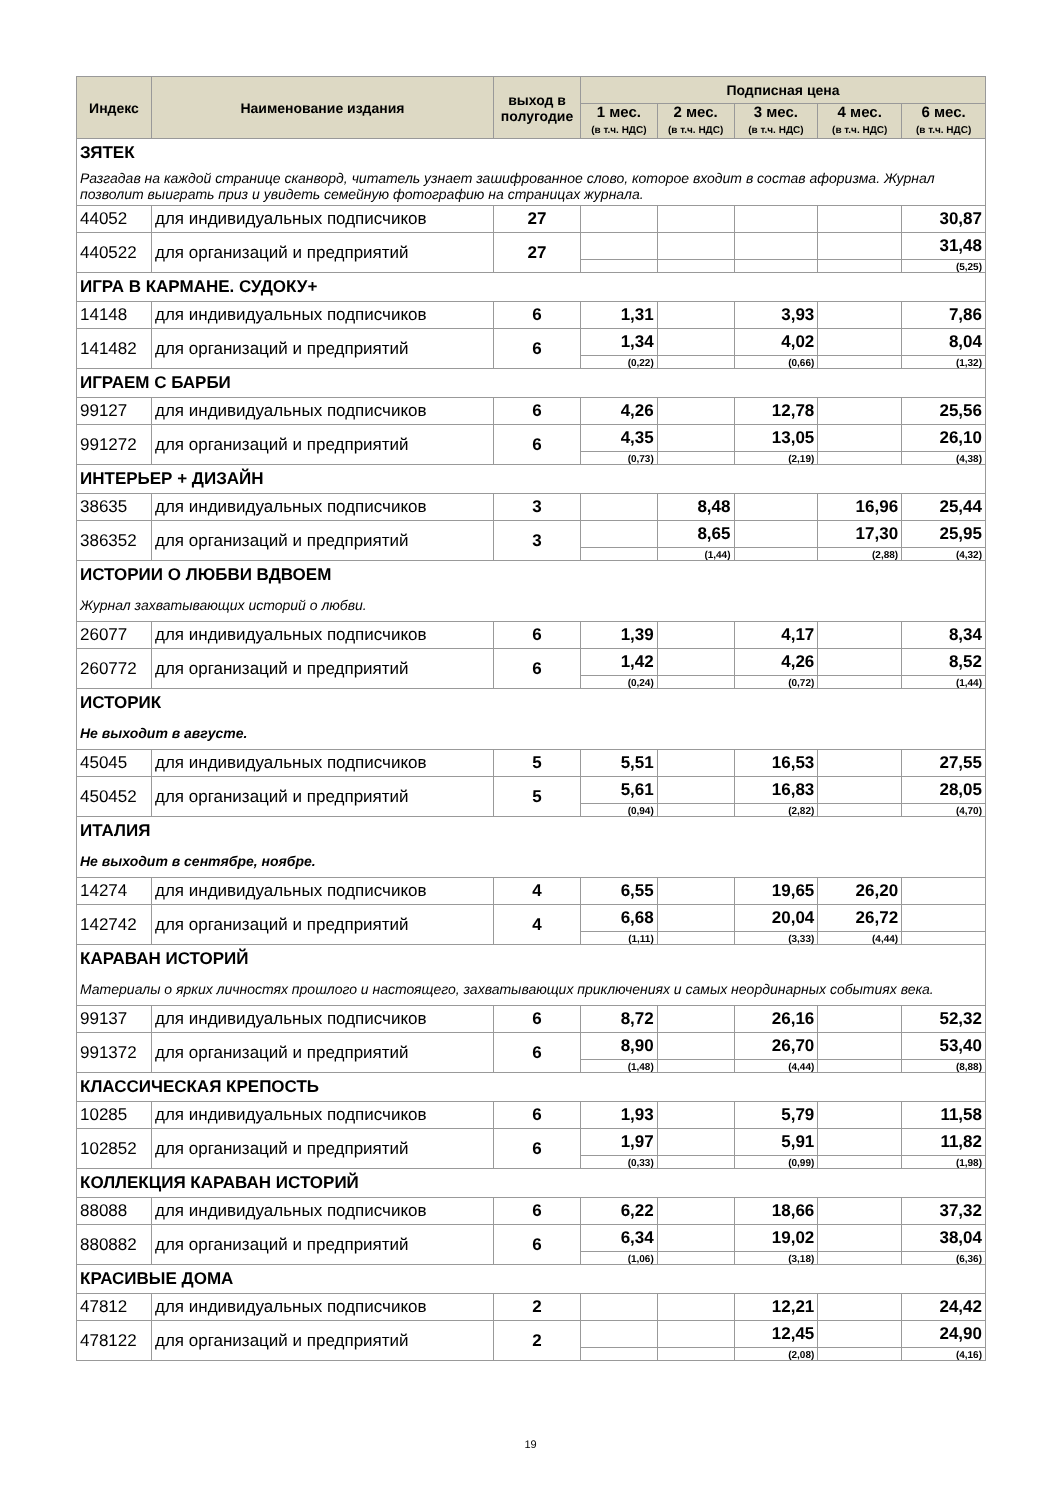| Индекс | Наименование издания | выход в полугодие | Подписная цена | | | | |
| --- | --- | --- | --- | --- | --- | --- | --- |
| | | | 1 мес. (в т.ч. НДС) | 2 мес. (в т.ч. НДС) | 3 мес. (в т.ч. НДС) | 4 мес. (в т.ч. НДС) | 6 мес. (в т.ч. НДС) |
| ЗЯТЕК | | | | | | | |
| Разгадав на каждой странице сканворд, читатель узнает зашифрованное слово, которое входит в состав афоризма. Журнал позволит выиграть приз и увидеть семейную фотографию на страницах журнала. | | | | | | | |
| 44052 | для индивидуальных подписчиков | 27 | | | | | 30,87 |
| 440522 | для организаций и предприятий | 27 | | | | | 31,48 |
| | | | | | | | (5,25) |
| ИГРА В КАРМАНЕ. СУДОКУ+ | | | | | | | |
| 14148 | для индивидуальных подписчиков | 6 | 1,31 | | 3,93 | | 7,86 |
| 141482 | для организаций и предприятий | 6 | 1,34 | | 4,02 | | 8,04 |
| | | | (0,22) | | (0,66) | | (1,32) |
| ИГРАЕМ С БАРБИ | | | | | | | |
| 99127 | для индивидуальных подписчиков | 6 | 4,26 | | 12,78 | | 25,56 |
| 991272 | для организаций и предприятий | 6 | 4,35 | | 13,05 | | 26,10 |
| | | | (0,73) | | (2,19) | | (4,38) |
| ИНТЕРЬЕР + ДИЗАЙН | | | | | | | |
| 38635 | для индивидуальных подписчиков | 3 | | 8,48 | | 16,96 | 25,44 |
| 386352 | для организаций и предприятий | 3 | | 8,65 | | 17,30 | 25,95 |
| | | | | (1,44) | | (2,88) | (4,32) |
| ИСТОРИИ О ЛЮБВИ ВДВОЕМ | | | | | | | |
| Журнал захватывающих историй о любви. | | | | | | | |
| 26077 | для индивидуальных подписчиков | 6 | 1,39 | | 4,17 | | 8,34 |
| 260772 | для организаций и предприятий | 6 | 1,42 | | 4,26 | | 8,52 |
| | | | (0,24) | | (0,72) | | (1,44) |
| ИСТОРИК | | | | | | | |
| Не выходит в августе. | | | | | | | |
| 45045 | для индивидуальных подписчиков | 5 | 5,51 | | 16,53 | | 27,55 |
| 450452 | для организаций и предприятий | 5 | 5,61 | | 16,83 | | 28,05 |
| | | | (0,94) | | (2,82) | | (4,70) |
| ИТАЛИЯ | | | | | | | |
| Не выходит в сентябре, ноябре. | | | | | | | |
| 14274 | для индивидуальных подписчиков | 4 | 6,55 | | 19,65 | 26,20 | |
| 142742 | для организаций и предприятий | 4 | 6,68 | | 20,04 | 26,72 | |
| | | | (1,11) | | (3,33) | (4,44) | |
| КАРАВАН ИСТОРИЙ | | | | | | | |
| Материалы о ярких личностях прошлого и настоящего, захватывающих приключениях и самых неординарных событиях века. | | | | | | | |
| 99137 | для индивидуальных подписчиков | 6 | 8,72 | | 26,16 | | 52,32 |
| 991372 | для организаций и предприятий | 6 | 8,90 | | 26,70 | | 53,40 |
| | | | (1,48) | | (4,44) | | (8,88) |
| КЛАССИЧЕСКАЯ КРЕПОСТЬ | | | | | | | |
| 10285 | для индивидуальных подписчиков | 6 | 1,93 | | 5,79 | | 11,58 |
| 102852 | для организаций и предприятий | 6 | 1,97 | | 5,91 | | 11,82 |
| | | | (0,33) | | (0,99) | | (1,98) |
| КОЛЛЕКЦИЯ КАРАВАН ИСТОРИЙ | | | | | | | |
| 88088 | для индивидуальных подписчиков | 6 | 6,22 | | 18,66 | | 37,32 |
| 880882 | для организаций и предприятий | 6 | 6,34 | | 19,02 | | 38,04 |
| | | | (1,06) | | (3,18) | | (6,36) |
| КРАСИВЫЕ ДОМА | | | | | | | |
| 47812 | для индивидуальных подписчиков | 2 | | | 12,21 | | 24,42 |
| 478122 | для организаций и предприятий | 2 | | | 12,45 | | 24,90 |
| | | | | | (2,08) | | (4,16) |
19